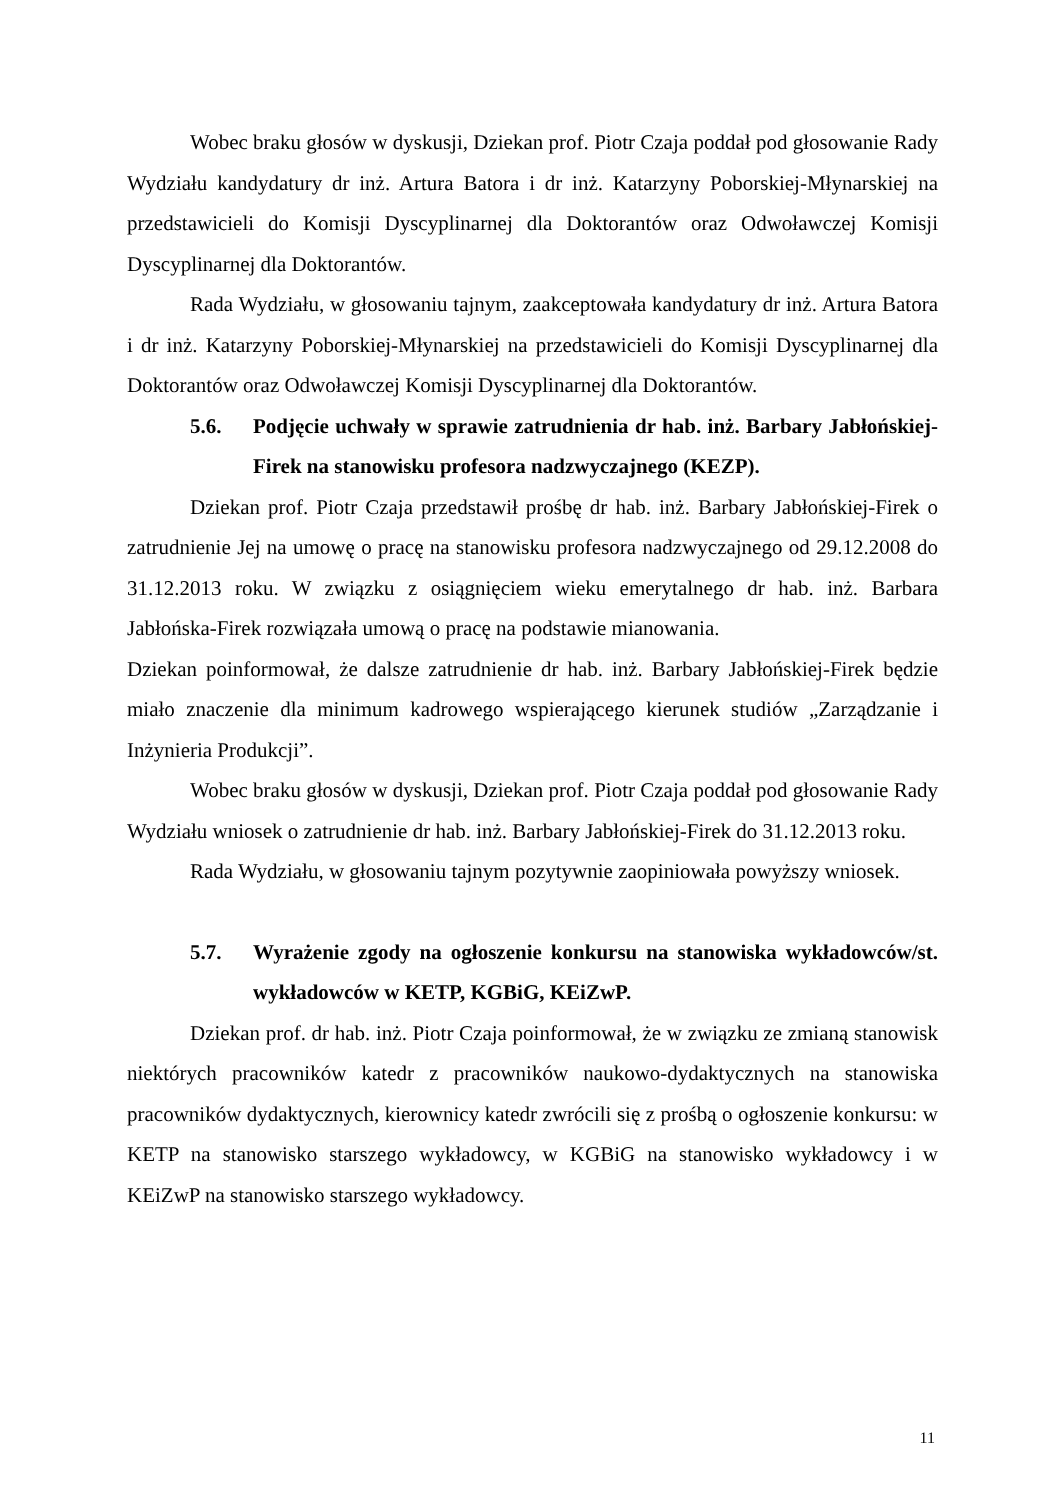Wobec braku głosów w dyskusji, Dziekan prof. Piotr Czaja poddał pod głosowanie Rady Wydziału kandydatury dr inż. Artura Batora i dr inż. Katarzyny Poborskiej-Młynarskiej na przedstawicieli do Komisji Dyscyplinarnej dla Doktorantów oraz Odwoławczej Komisji Dyscyplinarnej dla Doktorantów.
Rada Wydziału, w głosowaniu tajnym, zaakceptowała kandydatury dr inż. Artura Batora i dr inż. Katarzyny Poborskiej-Młynarskiej na przedstawicieli do Komisji Dyscyplinarnej dla Doktorantów oraz Odwoławczej Komisji Dyscyplinarnej dla Doktorantów.
5.6. Podjęcie uchwały w sprawie zatrudnienia dr hab. inż. Barbary Jabłońskiej-Firek na stanowisku profesora nadzwyczajnego (KEZP).
Dziekan prof. Piotr Czaja przedstawił prośbę dr hab. inż. Barbary Jabłońskiej-Firek o zatrudnienie Jej na umowę o pracę na stanowisku profesora nadzwyczajnego od 29.12.2008 do 31.12.2013 roku. W związku z osiągnięciem wieku emerytalnego dr hab. inż. Barbara Jabłońska-Firek rozwiązała umową o pracę na podstawie mianowania.
Dziekan poinformował, że dalsze zatrudnienie dr hab. inż. Barbary Jabłońskiej-Firek będzie miało znaczenie dla minimum kadrowego wspierającego kierunek studiów „Zarządzanie i Inżynieria Produkcji”.
Wobec braku głosów w dyskusji, Dziekan prof. Piotr Czaja poddał pod głosowanie Rady Wydziału wniosek o zatrudnienie dr hab. inż. Barbary Jabłońskiej-Firek do 31.12.2013 roku.
Rada Wydziału, w głosowaniu tajnym pozytywnie zaopiniowała powyższy wniosek.
5.7. Wyrażenie zgody na ogłoszenie konkursu na stanowiska wykładowców/st. wykładowców w KETP, KGBiG, KEiZwP.
Dziekan prof. dr hab. inż. Piotr Czaja poinformował, że w związku ze zmianą stanowisk niektórych pracowników katedr z pracowników naukowo-dydaktycznych na stanowiska pracowników dydaktycznych, kierownicy katedr zwrócili się z prośbą o ogłoszenie konkursu: w KETP na stanowisko starszego wykładowcy, w KGBiG na stanowisko wykładowcy i w KEiZwP na stanowisko starszego wykładowcy.
11